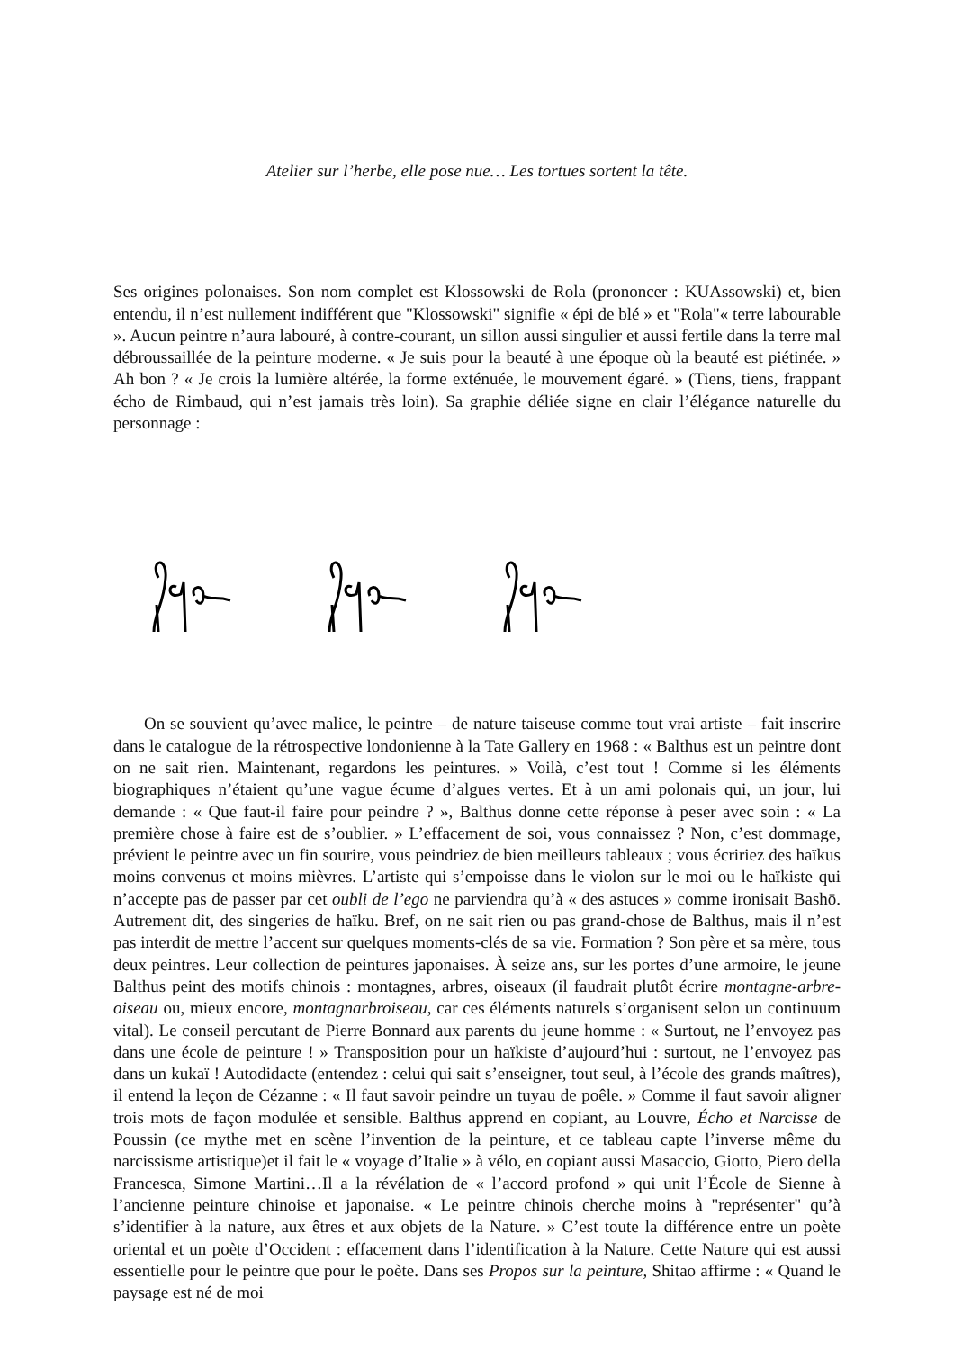Atelier sur l’herbe, elle pose nue… Les tortues sortent la tête.
Ses origines polonaises. Son nom complet est Klossowski de Rola (prononcer : KUAssowski) et, bien entendu, il n’est nullement indifférent que "Klossowski" signifie « épi de blé » et "Rola"« terre labourable ». Aucun peintre n’aura labouré, à contre-courant, un sillon aussi singulier et aussi fertile dans la terre mal débroussaillée de la peinture moderne. « Je suis pour la beauté à une époque où la beauté est piétinée. » Ah bon ? « Je crois la lumière altérée, la forme exténuée, le mouvement égaré. » (Tiens, tiens, frappant écho de Rimbaud, qui n’est jamais très loin). Sa graphie déliée signe en clair l’élégance naturelle du personnage :
On se souvient qu’avec malice, le peintre – de nature taiseuse comme tout vrai artiste – fait inscrire dans le catalogue de la rétrospective londonienne à la Tate Gallery en 1968 : « Balthus est un peintre dont on ne sait rien. Maintenant, regardons les peintures. » Voilà, c’est tout ! Comme si les éléments biographiques n’étaient qu’une vague écume d’algues vertes. Et à un ami polonais qui, un jour, lui demande : « Que faut-il faire pour peindre ? », Balthus donne cette réponse à peser avec soin : « La première chose à faire est de s’oublier. » L’effacement de soi, vous connaissez ? Non, c’est dommage, prévient le peintre avec un fin sourire, vous peindriez de bien meilleurs tableaux ; vous écririez des haïkus moins convenus et moins mièvres. L’artiste qui s’empoisse dans le violon sur le moi ou le haïkiste qui n’accepte pas de passer par cet oubli de l’ego ne parviendra qu’à « des astuces » comme ironisait Bashō. Autrement dit, des singeries de haïku. Bref, on ne sait rien ou pas grand-chose de Balthus, mais il n’est pas interdit de mettre l’accent sur quelques moments-clés de sa vie. Formation ? Son père et sa mère, tous deux peintres. Leur collection de peintures japonaises. À seize ans, sur les portes d’une armoire, le jeune Balthus peint des motifs chinois : montagnes, arbres, oiseaux (il faudrait plutôt écrire montagne-arbre-oiseau ou, mieux encore, montagnarbroiseau, car ces éléments naturels s’organisent selon un continuum vital). Le conseil percutant de Pierre Bonnard aux parents du jeune homme : « Surtout, ne l’envoyez pas dans une école de peinture ! » Transposition pour un haïkiste d’aujourd’hui : surtout, ne l’envoyez pas dans un kukaï ! Autodidacte (entendez : celui qui sait s’enseigner, tout seul, à l’école des grands maîtres), il entend la leçon de Cézanne : « Il faut savoir peindre un tuyau de poêle. » Comme il faut savoir aligner trois mots de façon modulée et sensible. Balthus apprend en copiant, au Louvre, Écho et Narcisse de Poussin (ce mythe met en scène l’invention de la peinture, et ce tableau capte l’inverse même du narcissisme artistique)et il fait le « voyage d’Italie » à vélo, en copiant aussi Masaccio, Giotto, Piero della Francesca, Simone Martini…Il a la révélation de « l’accord profond » qui unit l’École de Sienne à l’ancienne peinture chinoise et japonaise. « Le peintre chinois cherche moins à "représenter" qu’à s’identifier à la nature, aux êtres et aux objets de la Nature. » C’est toute la différence entre un poète oriental et un poète d’Occident : effacement dans l’identification à la Nature. Cette Nature qui est aussi essentielle pour le peintre que pour le poète. Dans ses Propos sur la peinture, Shitao affirme : « Quand le paysage est né de moi